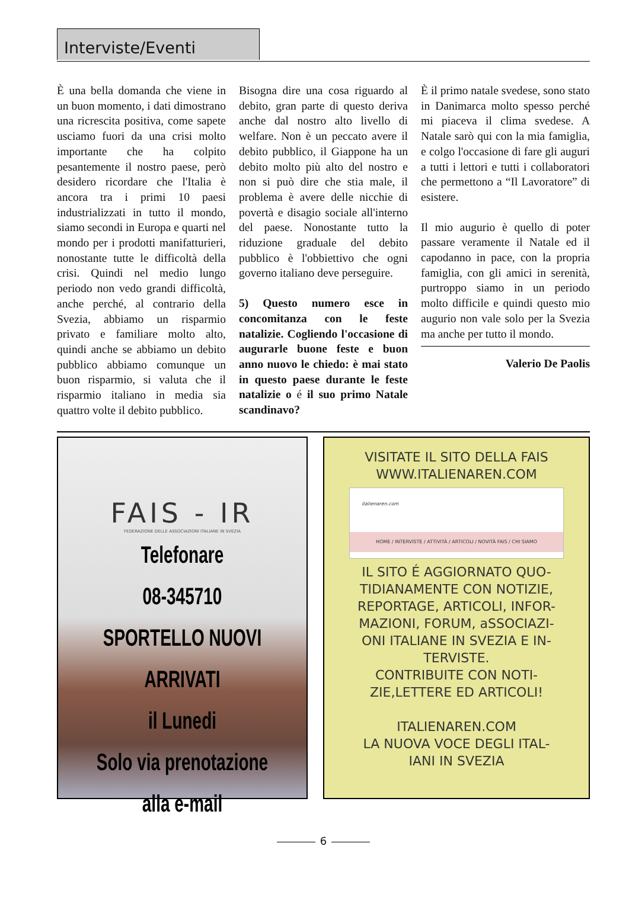Interviste/Eventi
È una bella domanda che viene in un buon momento, i dati dimostrano una ricrescita positiva, come sapete usciamo fuori da una crisi molto importante che ha colpito pesantemente il nostro paese, però desidero ricordare che l'Italia è ancora tra i primi 10 paesi industrializzati in tutto il mondo, siamo secondi in Europa e quarti nel mondo per i prodotti manifatturieri, nonostante tutte le difficoltà della crisi. Quindi nel medio lungo periodo non vedo grandi difficoltà, anche perché, al contrario della Svezia, abbiamo un risparmio privato e familiare molto alto, quindi anche se abbiamo un debito pubblico abbiamo comunque un buon risparmio, si valuta che il risparmio italiano in media sia quattro volte il debito pubblico.
Bisogna dire una cosa riguardo al debito, gran parte di questo deriva anche dal nostro alto livello di welfare. Non è un peccato avere il debito pubblico, il Giappone ha un debito molto più alto del nostro e non si può dire che stia male, il problema è avere delle nicchie di povertà e disagio sociale all'interno del paese. Nonostante tutto la riduzione graduale del debito pubblico è l'obbiettivo che ogni governo italiano deve perseguire.
5) Questo numero esce in concomitanza con le feste natalizie. Cogliendo l'occasione di augurarle buone feste e buon anno nuovo le chiedo: è mai stato in questo paese durante le feste natalizie o é il suo primo Natale scandinavo?
È il primo natale svedese, sono stato in Danimarca molto spesso perché mi piaceva il clima svedese. A Natale sarò qui con la mia famiglia, e colgo l'occasione di fare gli auguri a tutti i lettori e tutti i collaboratori che permettono a “Il Lavoratore” di esistere.
Il mio augurio è quello di poter passare veramente il Natale ed il capodanno in pace, con la propria famiglia, con gli amici in serenità, purtroppo siamo in un periodo molto difficile e quindi questo mio augurio non vale solo per la Svezia ma anche per tutto il mondo.
Valerio De Paolis
FAIS - IR
FEDERAZIONE DELLE ASSOCIAZIONI ITALIANE IN SVEZIA
Telefonare
08-345710
SPORTELLO NUOVI ARRIVATI
il Lunedi
Solo via prenotazione
alla e-mail
VISITATE IL SITO DELLA FAIS
WWW.ITALIENAREN.COM
italienaren.com
HOME / INTERVISTE / ATTIVITÀ / ARTICOLI / NOVITÀ FAIS / CHI SIAMO
IL SITO É AGGIORNATO QUO-
TIDIANAMENTE CON NOTIZIE,
REPORTAGE, ARTICOLI, INFOR-
MAZIONI, FORUM, aSSOCIAZI-
ONI ITALIANE IN SVEZIA E IN-
TERVISTE.
CONTRIBUITE CON NOTI-
ZIE,LETTERE ED ARTICOLI!
ITALIENAREN.COM
LA NUOVA VOCE DEGLI ITAL-
IANI IN SVEZIA
6